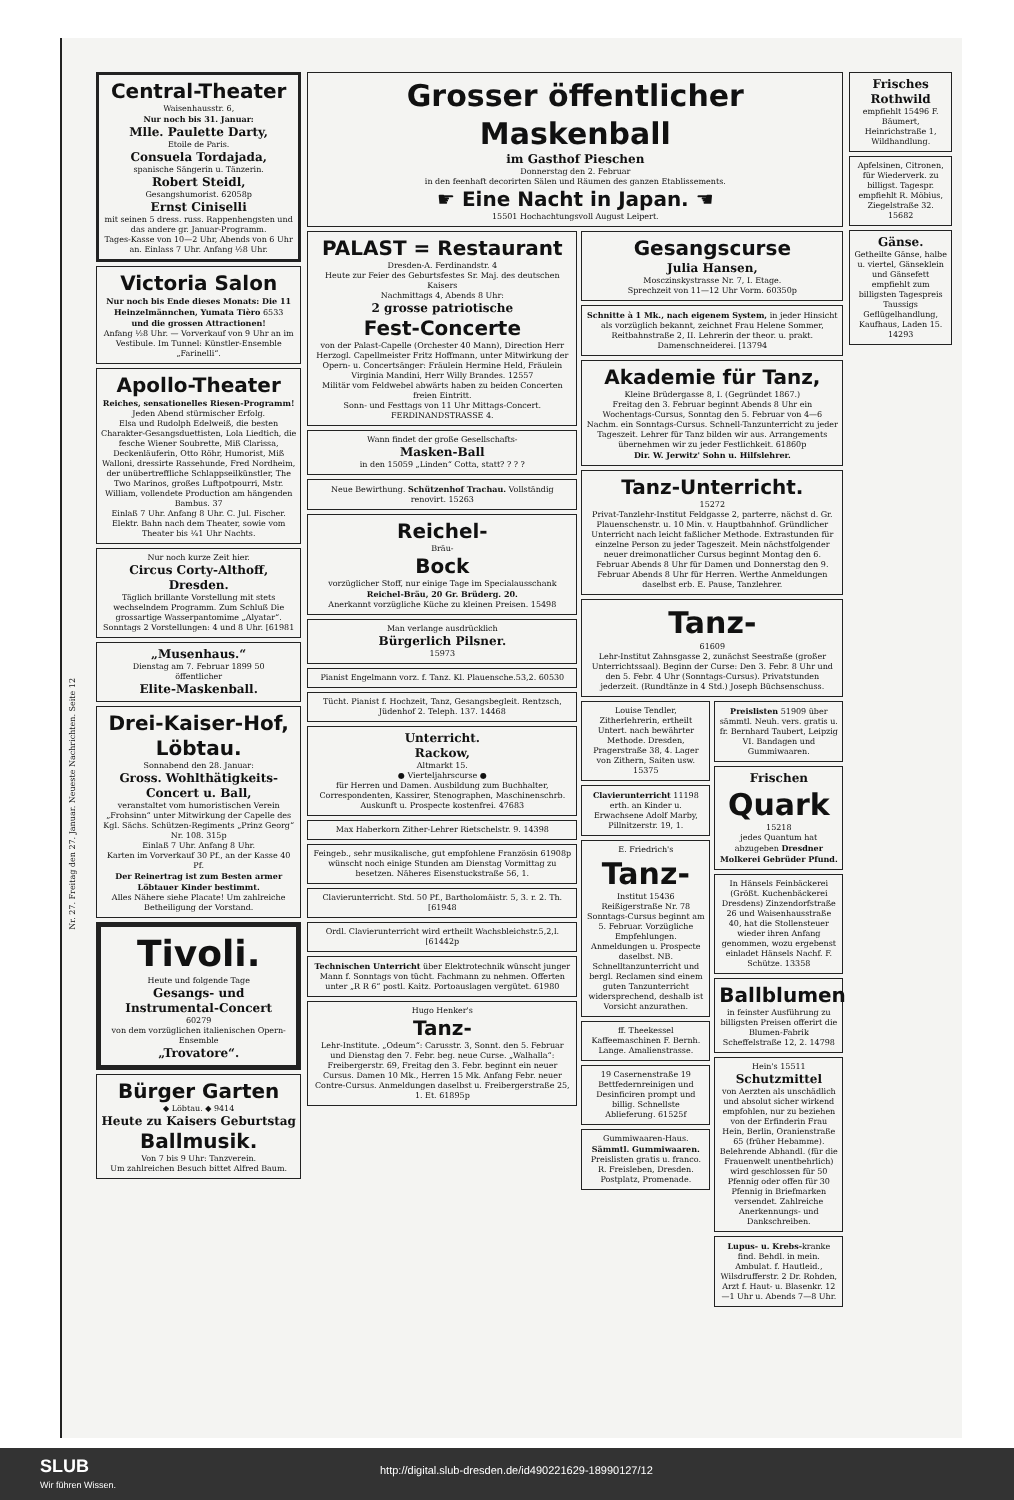Central-Theater
Waisenhausstr. 6,
Nur noch bis 31. Januar:
Mlle. Paulette Darty,
Etoile de Paris.
Consuela Tordajada,
spanische Sängerin u. Tänzerin.
Robert Steidl,
Gesangshumorist. 62058p
Ernst Ciniselli
mit seinen 5 dress. russ. Rappenhengsten und das andere gr. Januar-Programm.
Tages-Kasse von 10—2 Uhr, Abends von 6 Uhr an. Einlass 7 Uhr. Anfang ½8 Uhr.
Victoria Salon
Nur noch bis Ende dieses Monats: Die 11 Heinzelmännchen, Yumata Tièro 6533
und die grossen Attractionen!
Anfang ½8 Uhr. — Vorverkauf von 9 Uhr an im Vestibule. Im Tunnel: Künstler-Ensemble „Farinelli“.
Apollo-Theater
Reiches, sensationelles Riesen-Programm!
Jeden Abend stürmischer Erfolg.
Elsa und Rudolph Edelweiß, die besten Charakter-Gesangsduettisten, Lola Liedtich, die fesche Wiener Soubrette, Miß Clarissa, Deckenläuferin, Otto Röhr, Humorist, Miß Walloni, dressirte Rassehunde, Fred Nordheim, der unübertreffliche Schlappseilkünstler, The Two Marinos, großes Luftpotpourri, Mstr. William, vollendete Production am hängenden Bambus. 37
Einlaß 7 Uhr. Anfang 8 Uhr. C. Jul. Fischer.
Elektr. Bahn nach dem Theater, sowie vom Theater bis ¼1 Uhr Nachts.
Nur noch kurze Zeit hier.
Circus Corty-Althoff, Dresden.
Täglich brillante Vorstellung mit stets wechselndem Programm. Zum Schluß Die grossartige Wasserpantomime „Alyatar“. Sonntags 2 Vorstellungen: 4 und 8 Uhr. [61981
„Musenhaus.“
Dienstag am 7. Februar 1899 50
öffentlicher
Elite-Maskenball.
Drei-Kaiser-Hof, Löbtau.
Sonnabend den 28. Januar:
Gross. Wohlthätigkeits-Concert u. Ball,
veranstaltet vom humoristischen Verein „Frohsinn“ unter Mitwirkung der Capelle des Kgl. Sächs. Schützen-Regiments „Prinz Georg“ Nr. 108. 315p
Einlaß 7 Uhr. Anfang 8 Uhr.
Karten im Vorverkauf 30 Pf., an der Kasse 40 Pf.
Der Reinertrag ist zum Besten armer Löbtauer Kinder bestimmt.
Alles Nähere siehe Placate! Um zahlreiche Betheiligung der Vorstand.
Tivoli.
Heute und folgende Tage
Gesangs- und Instrumental-Concert
60279
von dem vorzüglichen italienischen Opern-Ensemble
„Trovatore“.
Bürger Garten
◆ Löbtau. ◆ 9414
Heute zu Kaisers Geburtstag
Ballmusik.
Von 7 bis 9 Uhr: Tanzverein.
Um zahlreichen Besuch bittet Alfred Baum.
Grosser öffentlicher Maskenball
im Gasthof Pieschen
Donnerstag den 2. Februar
in den feenhaft decorirten Sälen und Räumen des ganzen Etablissements.
☛ Eine Nacht in Japan. ☚
15501 Hochachtungsvoll August Leipert.
PALAST = Restaurant
Dresden-A. Ferdinandstr. 4
Heute zur Feier des Geburtsfestes Sr. Maj. des deutschen Kaisers
Nachmittags 4, Abends 8 Uhr:
2 grosse patriotische
Fest-Concerte
von der Palast-Capelle (Orchester 40 Mann), Direction Herr Herzogl. Capellmeister Fritz Hoffmann, unter Mitwirkung der Opern- u. Concertsänger: Fräulein Hermine Held, Fräulein Virginia Mandini, Herr Willy Brandes. 12557
Militär vom Feldwebel abwärts haben zu beiden Concerten freien Eintritt.
Sonn- und Festtags von 11 Uhr Mittags-Concert.
FERDINANDSTRASSE 4.
Wann findet der große Gesellschafts-
Masken-Ball
in den 15059 „Linden“ Cotta, statt? ? ? ?
Neue Bewirthung. Schützenhof Trachau. Vollständig renovirt. 15263
Reichel-
Bräu-
Bock
vorzüglicher Stoff, nur einige Tage im Specialausschank Reichel-Bräu, 20 Gr. Brüderg. 20.
Anerkannt vorzügliche Küche zu kleinen Preisen. 15498
Man verlange ausdrücklich
Bürgerlich Pilsner.
15973
Pianist Engelmann vorz. f. Tanz. Kl. Plauensche.53,2. 60530
Tücht. Pianist f. Hochzeit, Tanz, Gesangsbegleit. Rentzsch, Jüdenhof 2. Teleph. 137. 14468
Unterricht.
Rackow,
Altmarkt 15.
● Vierteljahrscurse ●
für Herren und Damen. Ausbildung zum Buchhalter, Correspondenten, Kassirer, Stenographen, Maschinenschrb. Auskunft u. Prospecte kostenfrei. 47683
Max Haberkorn Zither-Lehrer Rietschelstr. 9. 14398
Feingeb., sehr musikalische, gut empfohlene Französin 61908p wünscht noch einige Stunden am Dienstag Vormittag zu besetzen. Näheres Eisenstuckstraße 56, 1.
Clavierunterricht. Std. 50 Pf., Bartholomäistr. 5, 3. r. 2. Th. [61948
Ordl. Clavierunterricht wird ertheilt Wachsbleichstr.5,2,l. [61442p
Technischen Unterricht über Elektrotechnik wünscht junger Mann f. Sonntags von tücht. Fachmann zu nehmen. Offerten unter „R R 6“ postl. Kaitz. Portoauslagen vergütet. 61980
Hugo Henker's
Tanz-
Lehr-Institute. „Odeum“: Carusstr. 3, Sonnt. den 5. Februar und Dienstag den 7. Febr. beg. neue Curse. „Walhalla“: Freibergerstr. 69, Freitag den 3. Febr. beginnt ein neuer Cursus. Damen 10 Mk., Herren 15 Mk. Anfang Febr. neuer Contre-Cursus. Anmeldungen daselbst u. Freibergerstraße 25, 1. Et. 61895p
Gesangscurse
Julia Hansen,
Mosczinskystrasse Nr. 7, I. Etage.
Sprechzeit von 11—12 Uhr Vorm. 60350p
Schnitte à 1 Mk., nach eigenem System, in jeder Hinsicht als vorzüglich bekannt, zeichnet Frau Helene Sommer, Reitbahnstraße 2, II. Lehrerin der theor. u. prakt. Damenschneiderei. [13794
Akademie für Tanz,
Kleine Brüdergasse 8, I. (Gegründet 1867.)
Freitag den 3. Februar beginnt Abends 8 Uhr ein Wochentags-Cursus, Sonntag den 5. Februar von 4—6 Nachm. ein Sonntags-Cursus. Schnell-Tanzunterricht zu jeder Tageszeit. Lehrer für Tanz bilden wir aus. Arrangements übernehmen wir zu jeder Festlichkeit. 61860p
Dir. W. Jerwitz' Sohn u. Hilfslehrer.
Tanz-Unterricht.
15272
Privat-Tanzlehr-Institut Feldgasse 2, parterre, nächst d. Gr. Plauenschenstr. u. 10 Min. v. Hauptbahnhof. Gründlicher Unterricht nach leicht faßlicher Methode. Extrastunden für einzelne Person zu jeder Tageszeit. Mein nächstfolgender neuer dreimonatlicher Cursus beginnt Montag den 6. Februar Abends 8 Uhr für Damen und Donnerstag den 9. Februar Abends 8 Uhr für Herren. Werthe Anmeldungen daselbst erb. E. Pause, Tanzlehrer.
Tanz-
61609
Lehr-Institut Zahnsgasse 2, zunächst Seestraße (großer Unterrichtssaal). Beginn der Curse: Den 3. Febr. 8 Uhr und den 5. Febr. 4 Uhr (Sonntags-Cursus). Privatstunden jederzeit. (Rundtänze in 4 Std.) Joseph Büchsenschuss.
Louise Tendler, Zitherlehrerin, ertheilt Untert. nach bewährter Methode. Dresden, Pragerstraße 38, 4. Lager von Zithern, Saiten usw. 15375
Clavierunterricht 11198 erth. an Kinder u. Erwachsene Adolf Marby, Pillnitzerstr. 19, 1.
E. Friedrich's
Tanz-
Institut 15436
Reißigerstraße Nr. 78
Sonntags-Cursus beginnt am 5. Februar. Vorzügliche Empfehlungen. Anmeldungen u. Prospecte daselbst. NB. Schnelltanzunterricht und bergl. Reclamen sind einem guten Tanzunterricht widersprechend, deshalb ist Vorsicht anzurathen.
ff. Theekessel Kaffeemaschinen F. Bernh. Lange. Amalienstrasse.
19 Casernenstraße 19 Bettfedernreinigen und Desinficiren prompt und billig. Schnellste Ablieferung. 61525f
Gummiwaaren-Haus. Sämmtl. Gummiwaaren. Preislisten gratis u. franco. R. Freisleben, Dresden. Postplatz, Promenade.
Preislisten 51909 über sämmtl. Neuh. vers. gratis u. fr. Bernhard Taubert, Leipzig VI. Bandagen und Gummiwaaren.
Frischen
Quark
15218
jedes Quantum hat abzugeben Dresdner Molkerei Gebrüder Pfund.
In Hänsels Feinbäckerei (Größt. Kuchenbäckerei Dresdens) Zinzendorfstraße 26 und Waisenhausstraße 40, hat die Stollensteuer wieder ihren Anfang genommen, wozu ergebenst einladet Hänsels Nachf. F. Schütze. 13358
Ballblumen
in feinster Ausführung zu billigsten Preisen offerirt die Blumen-Fabrik Scheffelstraße 12, 2. 14798
Hein's 15511
Schutzmittel
von Aerzten als unschädlich und absolut sicher wirkend empfohlen, nur zu beziehen von der Erfinderin Frau Hein, Berlin, Oranienstraße 65 (früher Hebamme). Belehrende Abhandl. (für die Frauenwelt unentbehrlich) wird geschlossen für 50 Pfennig oder offen für 30 Pfennig in Briefmarken versendet. Zahlreiche Anerkennungs- und Dankschreiben.
Lupus- u. Krebs-kranke find. Behdl. in mein. Ambulat. f. Hautleid., Wilsdrufferstr. 2 Dr. Rohden, Arzt f. Haut- u. Blasenkr. 12—1 Uhr u. Abends 7—8 Uhr.
Frisches Rothwild
empfiehlt 15496 F. Bäumert, Heinrichstraße 1, Wildhandlung.
Apfelsinen, Citronen, für Wiederverk. zu billigst. Tagespr. empfiehlt R. Möbius, Ziegelstraße 32. 15682
Gänse.
Getheilte Gänse, halbe u. viertel, Gänseklein und Gänsefett empfiehlt zum billigsten Tagespreis Taussigs Geflügelhandlung, Kaufhaus, Laden 15. 14293
Nr. 27. Freitag den 27. Januar. Neueste Nachrichten. Seite 12
SLUB
Wir führen Wissen.
http://digital.slub-dresden.de/id490221629-18990127/12